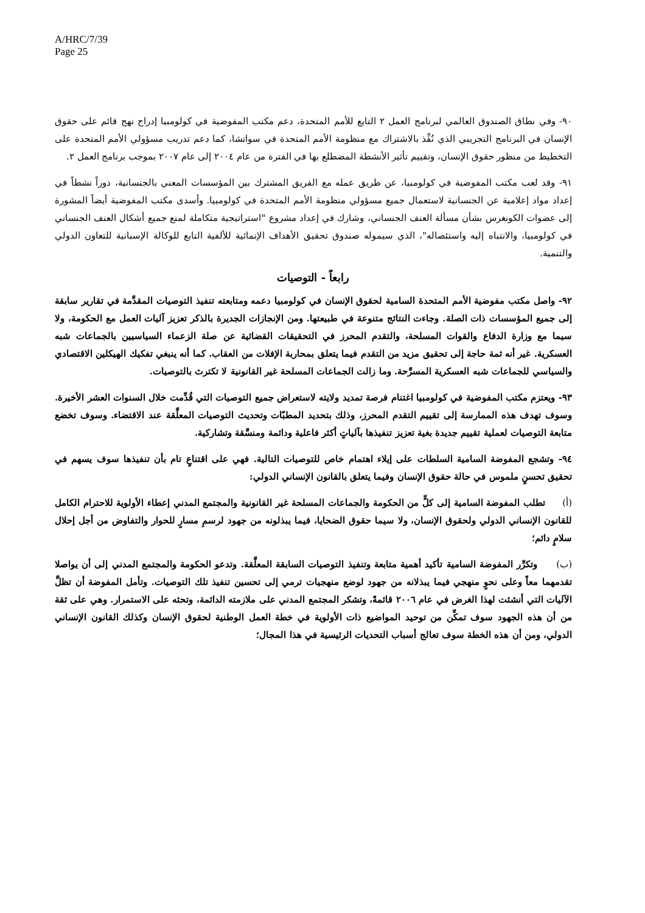A/HRC/7/39
Page 25
٩٠- وفي نطاق الصندوق العالمي لبرنامج العمل ٢ التابع للأمم المتحدة، دعم مكتب المفوضية في كولومبيا إدراج نهج قائم على حقوق الإنسان في البرنامج التجريبي الذي نُفِّذ بالاشتراك مع منظومة الأمم المتحدة في سواتشا، كما دعم تدريب مسؤولي الأمم المتحدة على التخطيط من منظور حقوق الإنسان، وتقييم تأثير الأنشطة المضطلع بها في الفترة من عام ٢٠٠٤ إلى عام ٢٠٠٧ بموجب برنامج العمل ٢.
٩١- وقد لعب مكتب المفوضية في كولومبيا، عن طريق عمله مع الفريق المشترك بين المؤسسات المعني بالجنسانية، دوراً نشطاً في إعداد مواد إعلامية عن الجنسانية لاستعمال جميع مسؤولي منظومة الأمم المتحدة في كولومبيا. وأسدى مكتب المفوضية أيضاً المشورة إلى عضوات الكونغرس بشأن مسألة العنف الجنساني، وشارك في إعداد مشروع "استراتيجية متكاملة لمنع جميع أشكال العنف الجنساني في كولومبيا، والانتباه إليه واستئصاله"، الذي سيموله صندوق تحقيق الأهداف الإنمائية للألفية التابع للوكالة الإسبانية للتعاون الدولي والتنمية.
رابعاً - التوصيات
٩٢- واصل مكتب مفوضية الأمم المتحدة السامية لحقوق الإنسان في كولومبيا دعمه ومتابعته تنفيذ التوصيات المقدَّمة في تقارير سابقة إلى جميع المؤسسات ذات الصلة. وجاءت النتائج متنوعة في طبيعتها. ومن الإنجازات الجديرة بالذكر تعزيز آليات العمل مع الحكومة، ولا سيما مع وزارة الدفاع والقوات المسلحة، والتقدم المحرز في التحقيقات القضائية عن صلة الزعماء السياسيين بالجماعات شبه العسكرية. غير أنه ثمة حاجة إلى تحقيق مزيد من التقدم فيما يتعلق بمحاربة الإفلات من العقاب. كما أنه ينبغي تفكيك الهيكلين الاقتصادي والسياسي للجماعات شبه العسكرية المسرَّحة. وما زالت الجماعات المسلحة غير القانونية لا تكترث بالتوصيات.
٩٣- ويعتزم مكتب المفوضية في كولومبيا اغتنام فرصة تمديد ولايته لاستعراض جميع التوصيات التي قُدِّمت خلال السنوات العشر الأخيرة. وسوف تهدف هذه الممارسة إلى تقييم التقدم المحرز، وذلك بتحديد المطبّات وتحديث التوصيات المعلَّقة عند الاقتضاء. وسوف تخضع متابعة التوصيات لعملية تقييم جديدة بغية تعزيز تنفيذها بآلياتٍ أكثر فاعلية ودائمة ومنسَّقة وتشاركية.
٩٤- وتشجع المفوضة السامية السلطات على إيلاء اهتمام خاص للتوصيات التالية. فهي على اقتناعٍ تام بأن تنفيذها سوف يسهم في تحقيق تحسنٍ ملموس في حالة حقوق الإنسان وفيما يتعلق بالقانون الإنساني الدولي:
(أ) تطلب المفوضة السامية إلى كلٍّ من الحكومة والجماعات المسلحة غير القانونية والمجتمع المدني إعطاء الأولوية للاحترام الكامل للقانون الإنساني الدولي ولحقوق الإنسان، ولا سيما حقوق الضحايا، فيما يبذلونه من جهود لرسمِ مسارٍ للحوار والتفاوض من أجل إحلال سلامٍ دائم؛
(ب) وتكرِّر المفوضة السامية تأكيد أهمية متابعة وتنفيذ التوصيات السابقة المعلَّقة. وتدعو الحكومة والمجتمع المدني إلى أن يواصلا تقدمهما معاً وعلى نحوٍ منهجي فيما يبذلانه من جهود لوضع منهجيات ترمي إلى تحسين تنفيذ تلك التوصيات. وتأمل المفوضة أن تظلَّ الآليات التي أنشئت لهذا الغرض في عام ٢٠٠٦ قائمةً، وتشكر المجتمع المدني على ملازمته الدائمة، وتحثه على الاستمرار. وهي على ثقة من أن هذه الجهود سوف تمكِّن من توحيد المواضيع ذات الأولوية في خطة العمل الوطنية لحقوق الإنسان وكذلك القانون الإنساني الدولي، ومن أن هذه الخطة سوف تعالج أسباب التحديات الرئيسية في هذا المجال؛